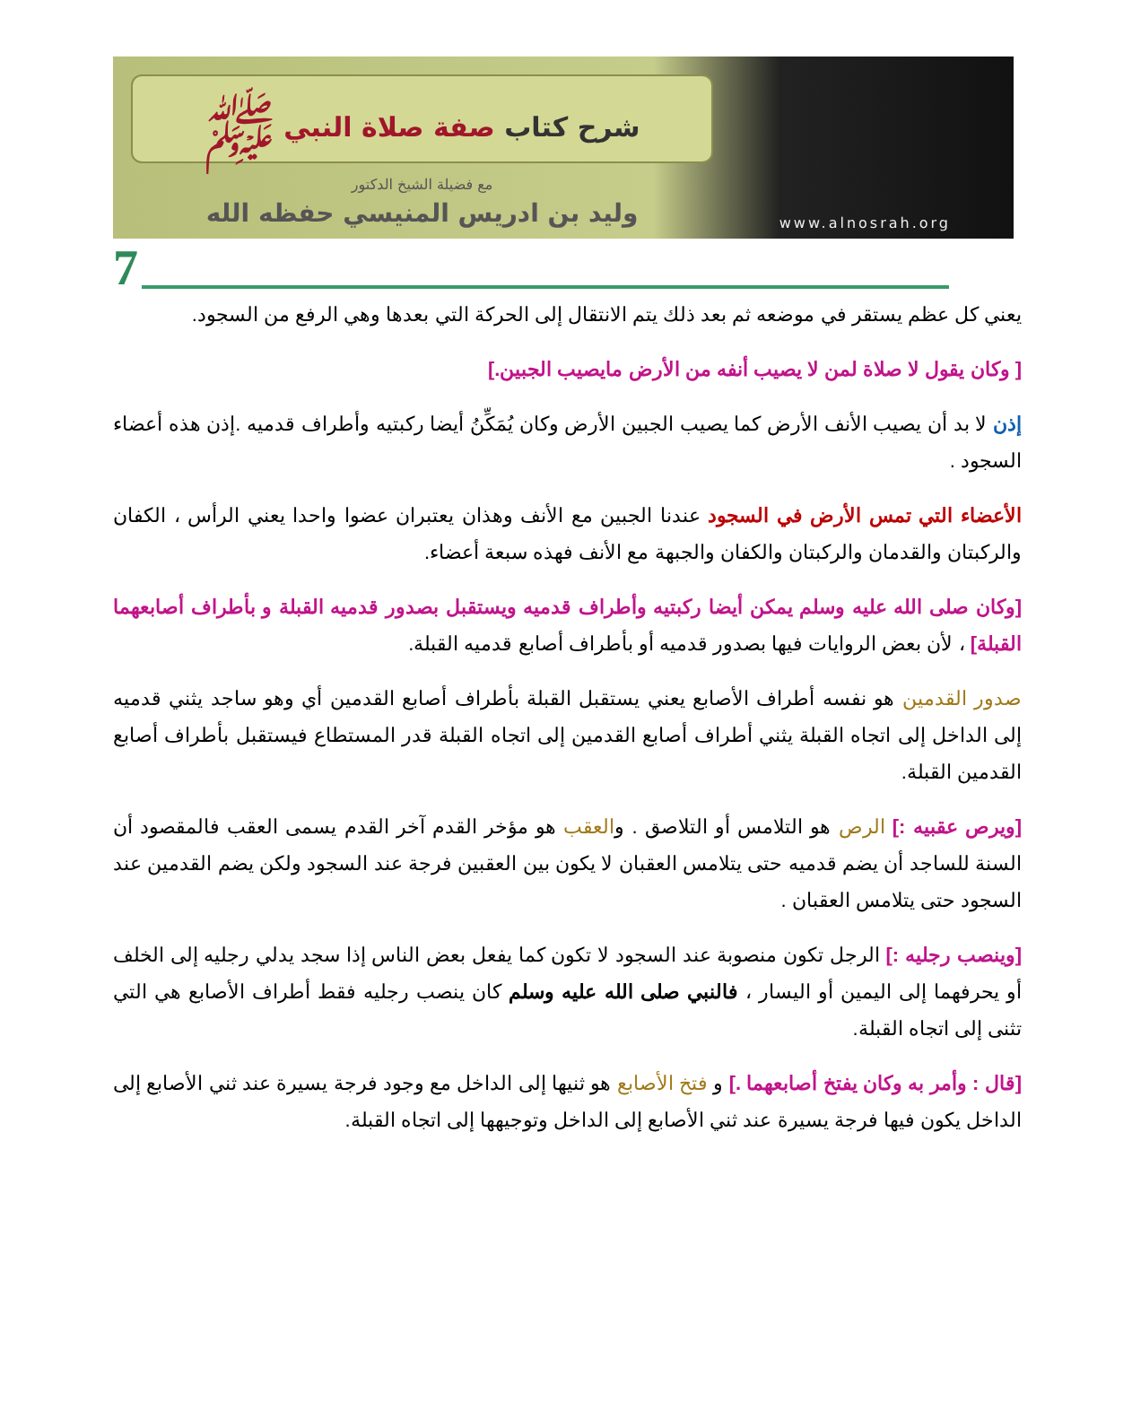شرح كتاب صفة صلاة النبي ﷺ
مع فضيلة الشيخ الدكتور
وليد بن ادريس المنيسي حفظه الله
www.alnosrah.org
7
يعني كل عظم يستقر في موضعه ثم بعد ذلك يتم الانتقال إلى الحركة التي بعدها وهي الرفع من السجود.
[ وكان يقول لا صلاة لمن لا يصيب أنفه من الأرض مايصيب الجبين.]
إذن لا بد أن يصيب الأنف الأرض كما يصيب الجبين الأرض وكان يُمَكِّنُ أيضا ركبتيه وأطراف قدميه .إذن هذه أعضاء السجود .
الأعضاء التي تمس الأرض في السجود عندنا الجبين مع الأنف وهذان يعتبران عضوا واحدا يعني الرأس ، الكفان والركبتان والقدمان والركبتان والكفان والجبهة مع الأنف فهذه سبعة أعضاء.
[وكان صلى الله عليه وسلم يمكن أيضا ركبتيه وأطراف قدميه ويستقبل بصدور قدميه القبلة و بأطراف أصابعهما القبلة] ، لأن بعض الروايات فيها بصدور قدميه أو بأطراف أصابع قدميه القبلة.
صدور القدمين هو نفسه أطراف الأصابع يعني يستقبل القبلة بأطراف أصابع القدمين أي وهو ساجد يثني قدميه إلى الداخل إلى اتجاه القبلة يثني أطراف أصابع القدمين إلى اتجاه القبلة قدر المستطاع فيستقبل بأطراف أصابع القدمين القبلة.
[ويرص عقبيه :] الرص هو التلامس أو التلاصق . والعقب هو مؤخر القدم آخر القدم يسمى العقب فالمقصود أن السنة للساجد أن يضم قدميه حتى يتلامس العقبان لا يكون بين العقبين فرجة عند السجود ولكن يضم القدمين عند السجود حتى يتلامس العقبان .
[وينصب رجليه :] الرجل تكون منصوبة عند السجود لا تكون كما يفعل بعض الناس إذا سجد يدلي رجليه إلى الخلف أو يحرفهما إلى اليمين أو اليسار ، فالنبي صلى الله عليه وسلم كان ينصب رجليه فقط أطراف الأصابع هي التي تثنى إلى اتجاه القبلة.
[قال : وأمر به وكان يفتخ أصابعهما .] و فتخ الأصابع هو ثنيها إلى الداخل مع وجود فرجة يسيرة عند ثني الأصابع إلى الداخل يكون فيها فرجة يسيرة عند ثني الأصابع إلى الداخل وتوجيهها إلى اتجاه القبلة.